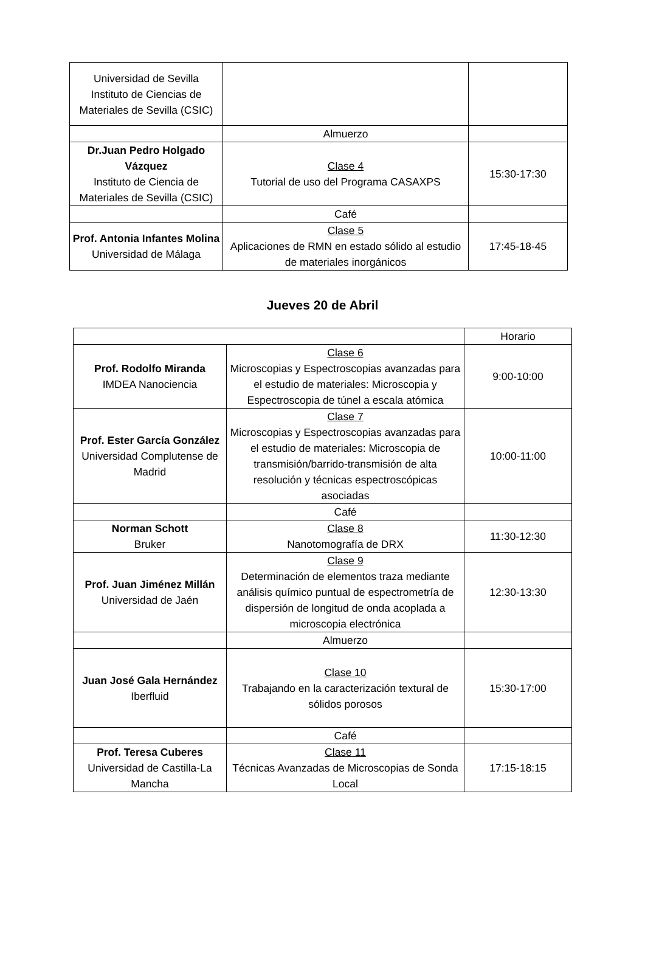| Universidad de Sevilla Instituto de Ciencias de Materiales de Sevilla (CSIC) | | |
| | Almuerzo | |
| Dr.Juan Pedro Holgado Vázquez Instituto de Ciencia de Materiales de Sevilla (CSIC) | Clase 4 Tutorial de uso del Programa CASAXPS | 15:30-17:30 |
| | Café | |
| Prof. Antonia Infantes Molina Universidad de Málaga | Clase 5 Aplicaciones de RMN en estado sólido al estudio de materiales inorgánicos | 17:45-18-45 |
Jueves 20 de Abril
| | | Horario |
| Prof. Rodolfo Miranda IMDEA Nanociencia | Clase 6 Microscopias y Espectroscopias avanzadas para el estudio de materiales: Microscopia y Espectroscopia de túnel a escala atómica | 9:00-10:00 |
| Prof. Ester García González Universidad Complutense de Madrid | Clase 7 Microscopias y Espectroscopias avanzadas para el estudio de materiales: Microscopia de transmisión/barrido-transmisión de alta resolución y técnicas espectroscópicas asociadas | 10:00-11:00 |
| | Café | |
| Norman Schott Bruker | Clase 8 Nanotomografía de DRX | 11:30-12:30 |
| Prof. Juan Jiménez Millán Universidad de Jaén | Clase 9 Determinación de elementos traza mediante análisis químico puntual de espectrometría de dispersión de longitud de onda acoplada a microscopia electrónica | 12:30-13:30 |
| | Almuerzo | |
| Juan José Gala Hernández Iberfluid | Clase 10 Trabajando en la caracterización textural de sólidos porosos | 15:30-17:00 |
| | Café | |
| Prof. Teresa Cuberes Universidad de Castilla-La Mancha | Clase 11 Técnicas Avanzadas de Microscopias de Sonda Local | 17:15-18:15 |